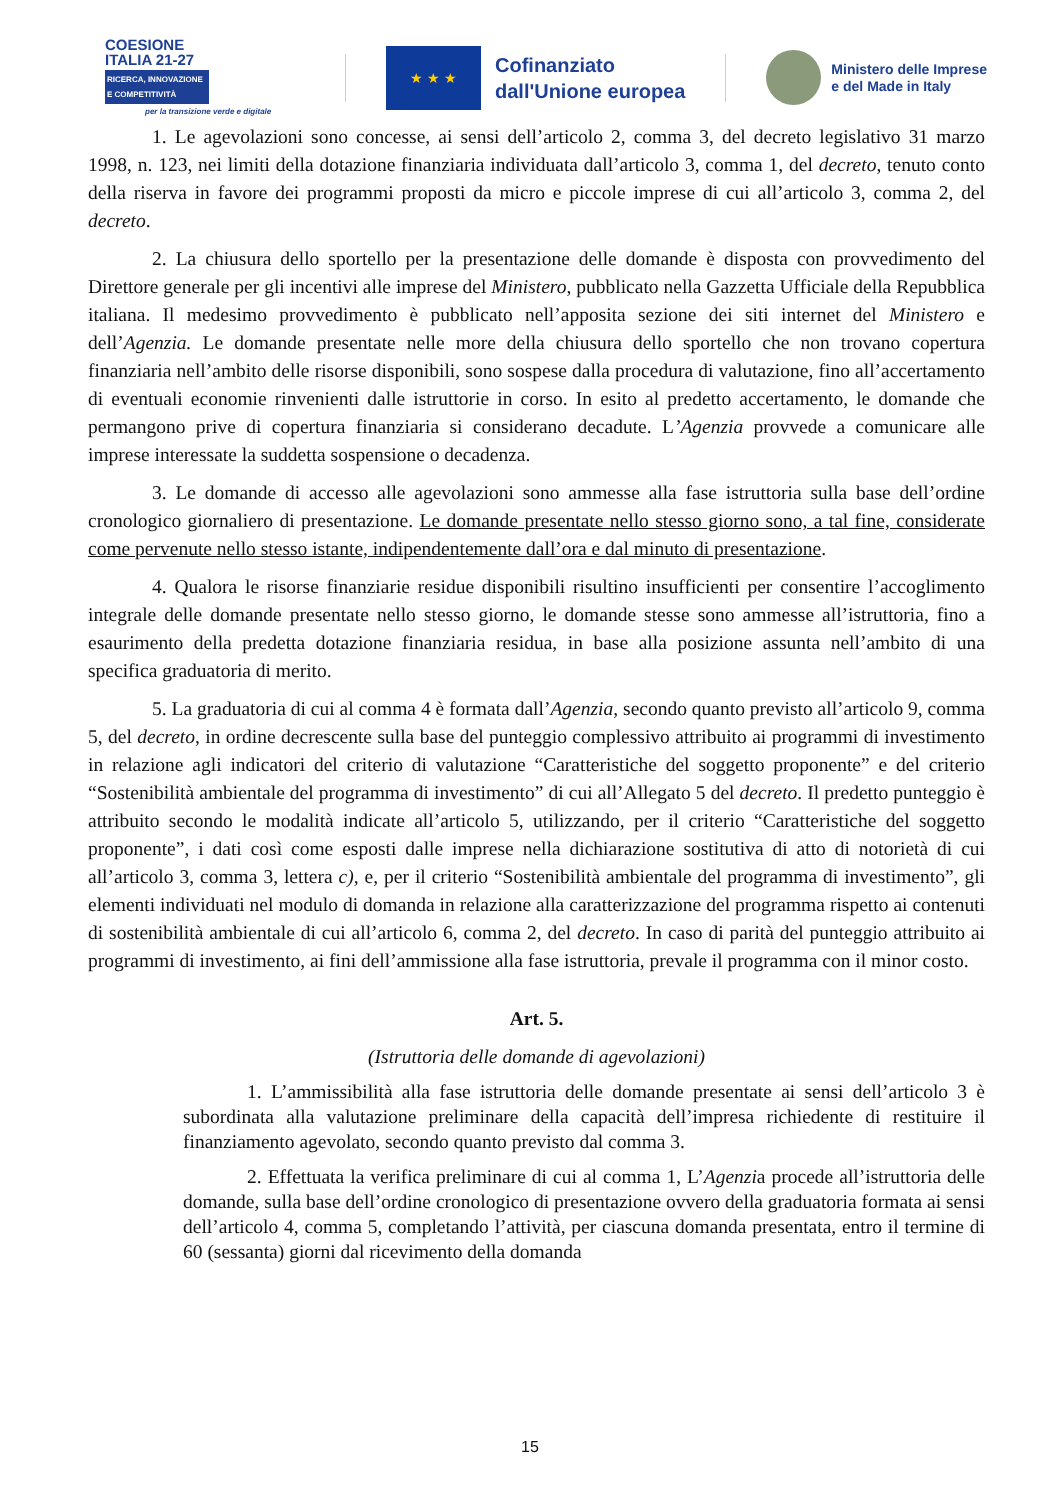COESIONE
ITALIA 21-27
RICERCA, INNOVAZIONE E COMPETITIVITÀ
per la transizione verde e digitale
★ ★ ★
Cofinanziato
dall'Unione europea
Ministero delle Imprese
e del Made in Italy
1. Le agevolazioni sono concesse, ai sensi dell’articolo 2, comma 3, del decreto legislativo 31 marzo 1998, n. 123, nei limiti della dotazione finanziaria individuata dall’articolo 3, comma 1, del decreto, tenuto conto della riserva in favore dei programmi proposti da micro e piccole imprese di cui all’articolo 3, comma 2, del decreto.
2. La chiusura dello sportello per la presentazione delle domande è disposta con provvedimento del Direttore generale per gli incentivi alle imprese del Ministero, pubblicato nella Gazzetta Ufficiale della Repubblica italiana. Il medesimo provvedimento è pubblicato nell’apposita sezione dei siti internet del Ministero e dell’Agenzia. Le domande presentate nelle more della chiusura dello sportello che non trovano copertura finanziaria nell’ambito delle risorse disponibili, sono sospese dalla procedura di valutazione, fino all’accertamento di eventuali economie rinvenienti dalle istruttorie in corso. In esito al predetto accertamento, le domande che permangono prive di copertura finanziaria si considerano decadute. L’Agenzia provvede a comunicare alle imprese interessate la suddetta sospensione o decadenza.
3. Le domande di accesso alle agevolazioni sono ammesse alla fase istruttoria sulla base dell’ordine cronologico giornaliero di presentazione. Le domande presentate nello stesso giorno sono, a tal fine, considerate come pervenute nello stesso istante, indipendentemente dall’ora e dal minuto di presentazione.
4. Qualora le risorse finanziarie residue disponibili risultino insufficienti per consentire l’accoglimento integrale delle domande presentate nello stesso giorno, le domande stesse sono ammesse all’istruttoria, fino a esaurimento della predetta dotazione finanziaria residua, in base alla posizione assunta nell’ambito di una specifica graduatoria di merito.
5. La graduatoria di cui al comma 4 è formata dall’Agenzia, secondo quanto previsto all’articolo 9, comma 5, del decreto, in ordine decrescente sulla base del punteggio complessivo attribuito ai programmi di investimento in relazione agli indicatori del criterio di valutazione “Caratteristiche del soggetto proponente” e del criterio “Sostenibilità ambientale del programma di investimento” di cui all’Allegato 5 del decreto. Il predetto punteggio è attribuito secondo le modalità indicate all’articolo 5, utilizzando, per il criterio “Caratteristiche del soggetto proponente”, i dati così come esposti dalle imprese nella dichiarazione sostitutiva di atto di notorietà di cui all’articolo 3, comma 3, lettera c), e, per il criterio “Sostenibilità ambientale del programma di investimento”, gli elementi individuati nel modulo di domanda in relazione alla caratterizzazione del programma rispetto ai contenuti di sostenibilità ambientale di cui all’articolo 6, comma 2, del decreto. In caso di parità del punteggio attribuito ai programmi di investimento, ai fini dell’ammissione alla fase istruttoria, prevale il programma con il minor costo.
Art. 5.
(Istruttoria delle domande di agevolazioni)
1. L’ammissibilità alla fase istruttoria delle domande presentate ai sensi dell’articolo 3 è subordinata alla valutazione preliminare della capacità dell’impresa richiedente di restituire il finanziamento agevolato, secondo quanto previsto dal comma 3.
2. Effettuata la verifica preliminare di cui al comma 1, L’Agenzia procede all’istruttoria delle domande, sulla base dell’ordine cronologico di presentazione ovvero della graduatoria formata ai sensi dell’articolo 4, comma 5, completando l’attività, per ciascuna domanda presentata, entro il termine di 60 (sessanta) giorni dal ricevimento della domanda
15